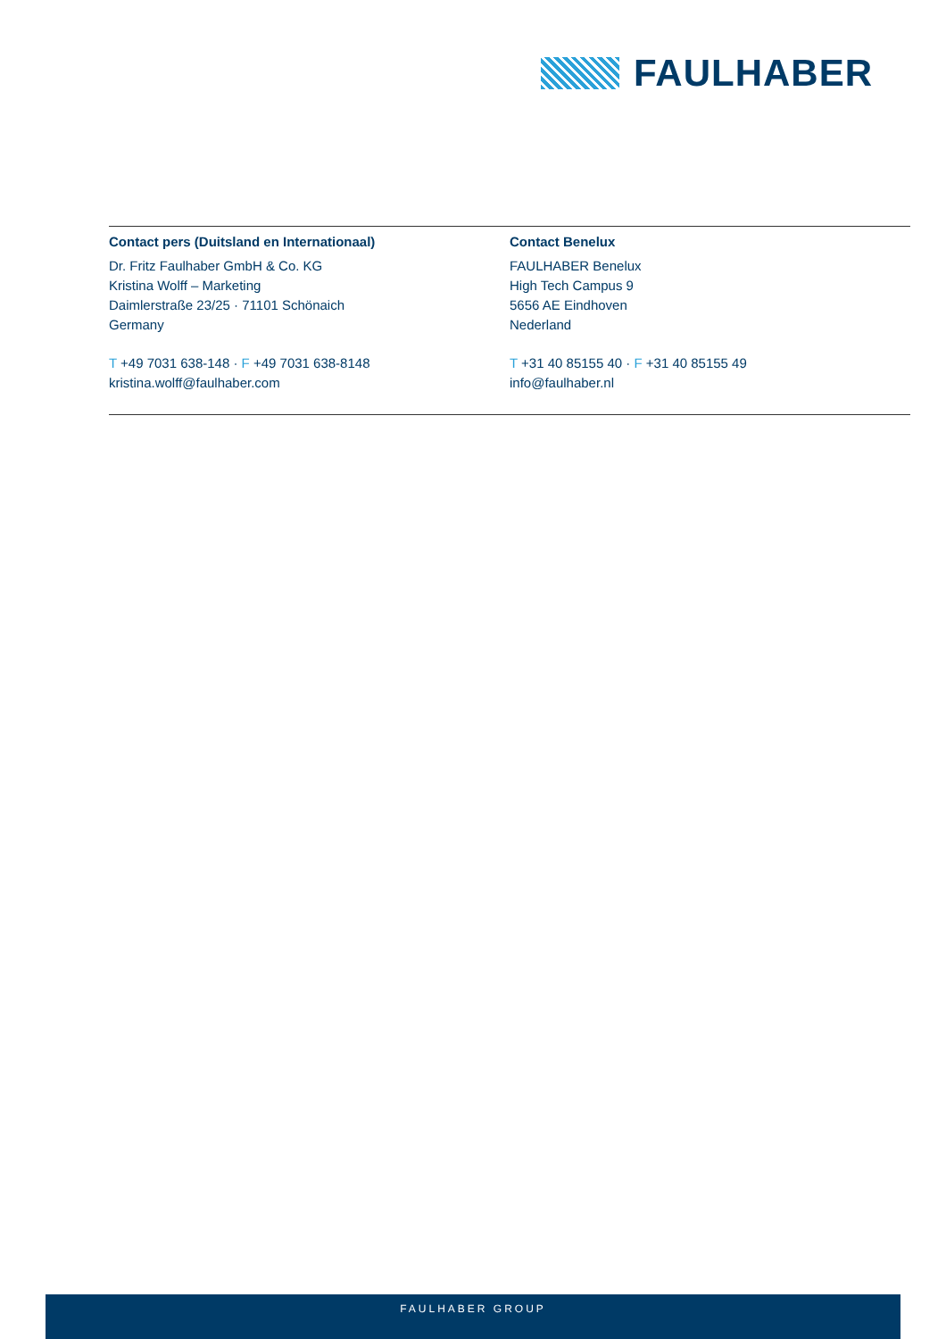FAULHABER
Contact pers (Duitsland en Internationaal)
Dr. Fritz Faulhaber GmbH & Co. KG
Kristina Wolff – Marketing
Daimlerstraße 23/25 · 71101 Schönaich
Germany
T +49 7031 638-148 · F +49 7031 638-8148
kristina.wolff@faulhaber.com
Contact Benelux
FAULHABER Benelux
High Tech Campus 9
5656 AE Eindhoven
Nederland
T +31 40 85155 40 · F +31 40 85155 49
info@faulhaber.nl
FAULHABER GROUP